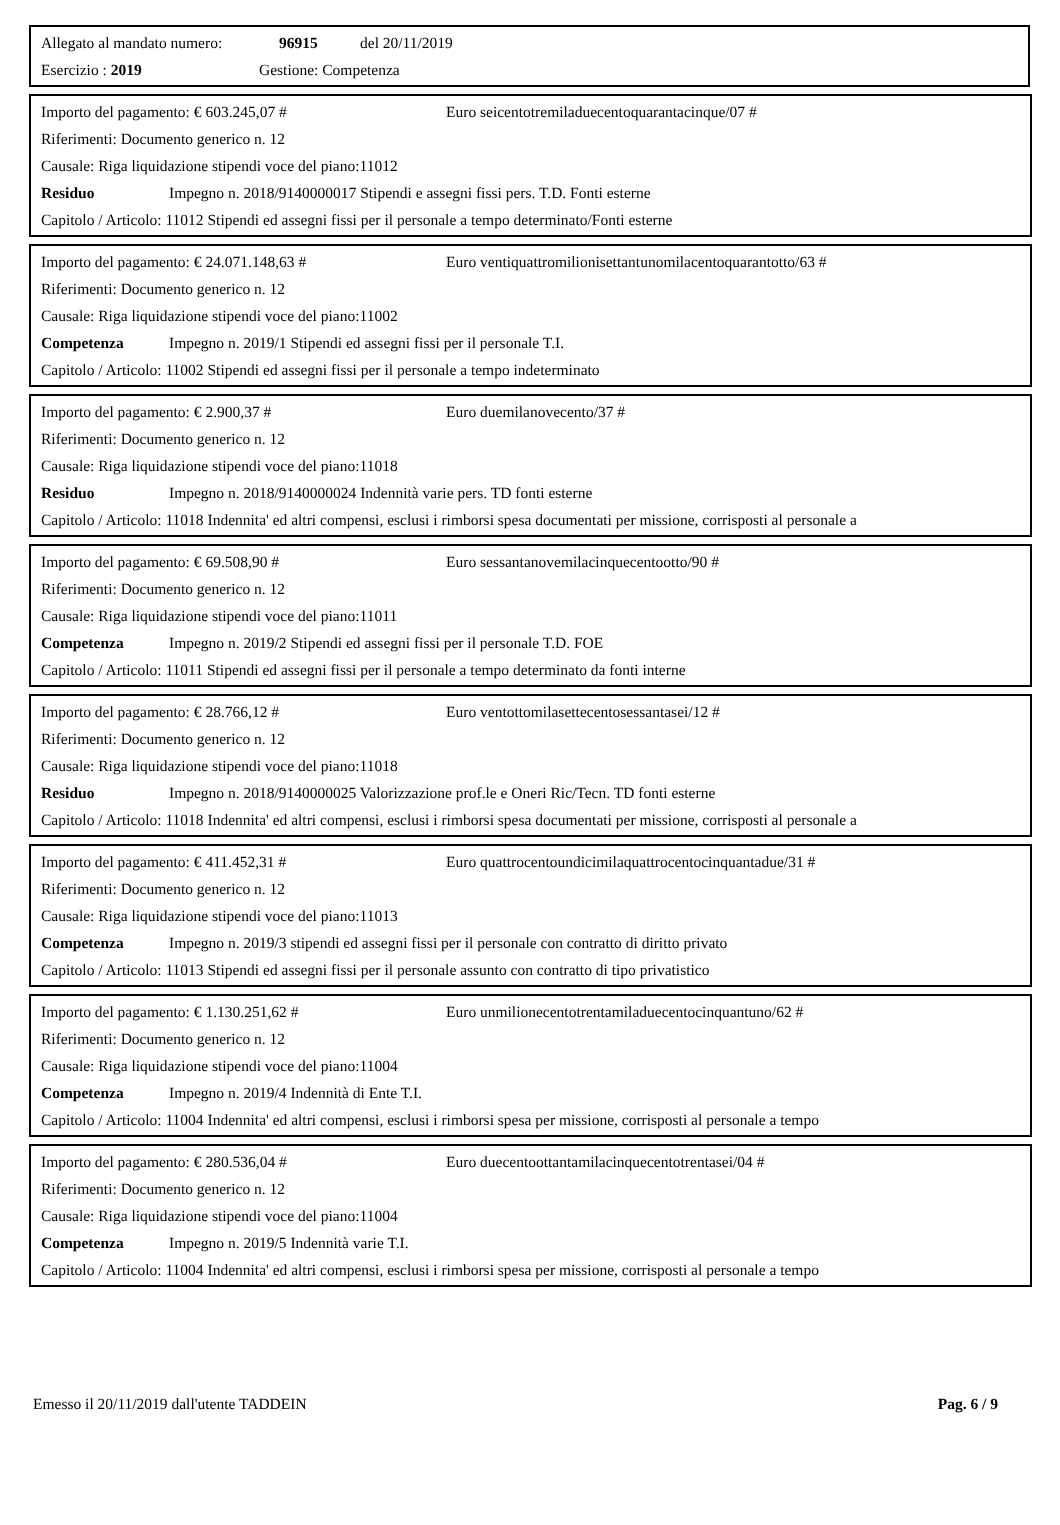Allegato al mandato numero: 96915 del 20/11/2019
Esercizio : 2019 Gestione: Competenza
Importo del pagamento: € 603.245,07 # Euro seicentotremiladuecentoquarantacinque/07 #
Riferimenti: Documento generico n. 12
Causale: Riga liquidazione stipendi voce del piano:11012
Residuo Impegno n. 2018/9140000017 Stipendi e assegni fissi pers. T.D. Fonti esterne
Capitolo / Articolo: 11012 Stipendi ed assegni fissi per il personale a tempo determinato/Fonti esterne
Importo del pagamento: € 24.071.148,63 # Euro ventiquattromilionisettantunomilacentoquarantotto/63 #
Riferimenti: Documento generico n. 12
Causale: Riga liquidazione stipendi voce del piano:11002
Competenza Impegno n. 2019/1 Stipendi ed assegni fissi per il personale T.I.
Capitolo / Articolo: 11002 Stipendi ed assegni fissi per il personale a tempo indeterminato
Importo del pagamento: € 2.900,37 # Euro duemilanovecento/37 #
Riferimenti: Documento generico n. 12
Causale: Riga liquidazione stipendi voce del piano:11018
Residuo Impegno n. 2018/9140000024 Indennità varie pers. TD fonti esterne
Capitolo / Articolo: 11018 Indennita' ed altri compensi, esclusi i rimborsi spesa documentati per missione, corrisposti al personale a
Importo del pagamento: € 69.508,90 # Euro sessantanovemilacinquecentootto/90 #
Riferimenti: Documento generico n. 12
Causale: Riga liquidazione stipendi voce del piano:11011
Competenza Impegno n. 2019/2 Stipendi ed assegni fissi per il personale T.D. FOE
Capitolo / Articolo: 11011 Stipendi ed assegni fissi per il personale a tempo determinato da fonti interne
Importo del pagamento: € 28.766,12 # Euro ventottomilasettecentosessantasei/12 #
Riferimenti: Documento generico n. 12
Causale: Riga liquidazione stipendi voce del piano:11018
Residuo Impegno n. 2018/9140000025 Valorizzazione prof.le e Oneri Ric/Tecn. TD fonti esterne
Capitolo / Articolo: 11018 Indennita' ed altri compensi, esclusi i rimborsi spesa documentati per missione, corrisposti al personale a
Importo del pagamento: € 411.452,31 # Euro quattrocentoundicimilaquattrocentocinquantadue/31 #
Riferimenti: Documento generico n. 12
Causale: Riga liquidazione stipendi voce del piano:11013
Competenza Impegno n. 2019/3 stipendi ed assegni fissi per il personale con contratto di diritto privato
Capitolo / Articolo: 11013 Stipendi ed assegni fissi per il personale assunto con contratto di tipo privatistico
Importo del pagamento: € 1.130.251,62 # Euro unmilionecentotrentamiladuecentocinquantuno/62 #
Riferimenti: Documento generico n. 12
Causale: Riga liquidazione stipendi voce del piano:11004
Competenza Impegno n. 2019/4 Indennità di Ente T.I.
Capitolo / Articolo: 11004 Indennita' ed altri compensi, esclusi i rimborsi spesa per missione, corrisposti al personale a tempo
Importo del pagamento: € 280.536,04 # Euro duecentoottantamilacinquecentotrentasei/04 #
Riferimenti: Documento generico n. 12
Causale: Riga liquidazione stipendi voce del piano:11004
Competenza Impegno n. 2019/5 Indennità varie T.I.
Capitolo / Articolo: 11004 Indennita' ed altri compensi, esclusi i rimborsi spesa per missione, corrisposti al personale a tempo
Emesso il 20/11/2019 dall'utente TADDEIN Pag. 6 / 9